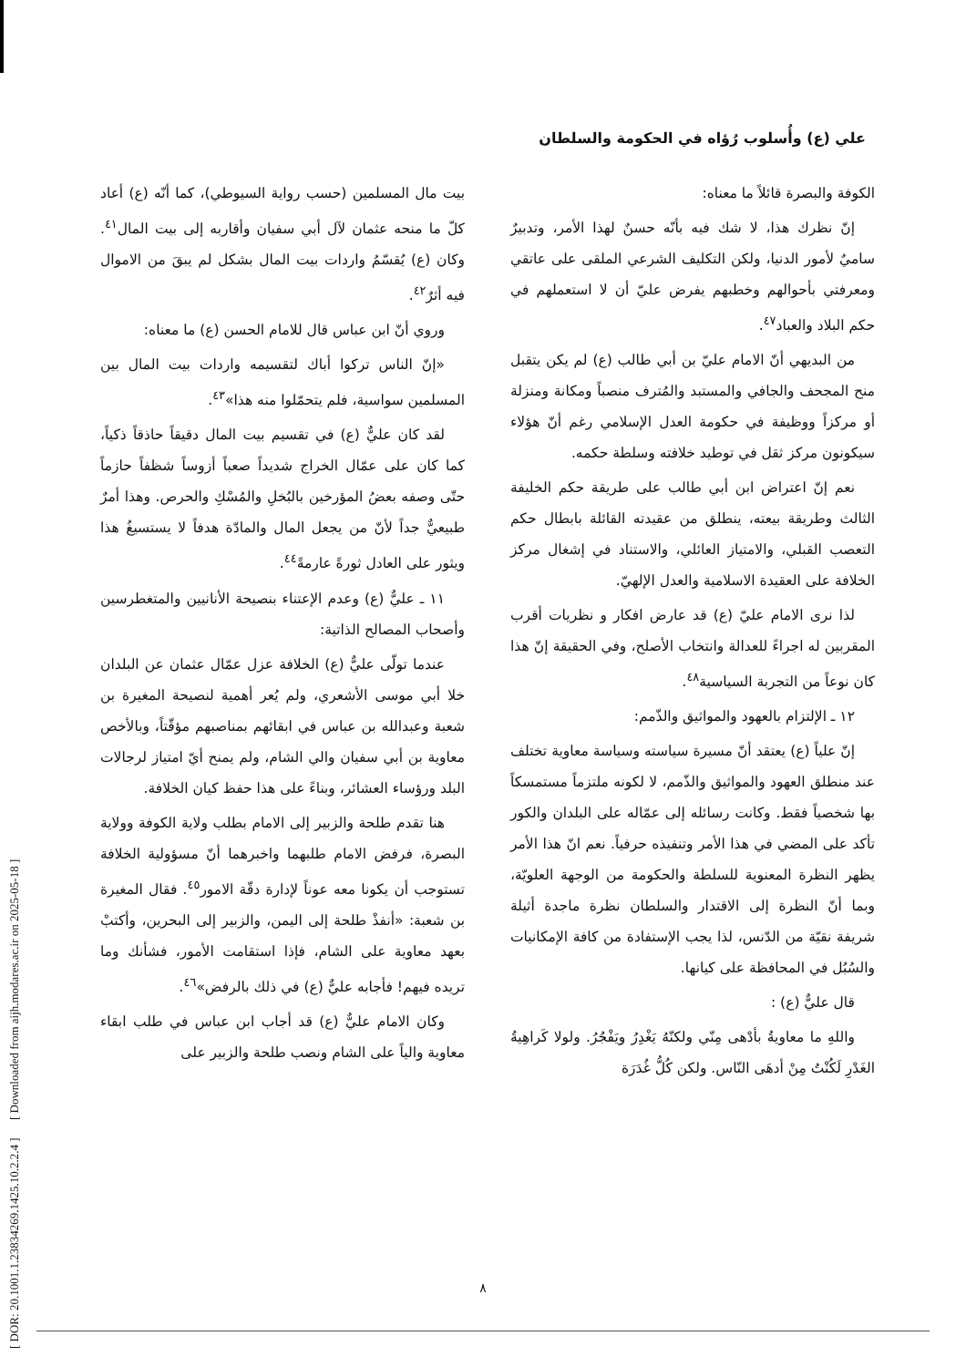[ DOR: 20.1001.1.23834269.1425.10.2.2.4 ] [ Downloaded from aijh.modares.ac.ir on 2025-05-18 ]
علي (ع) وأُسلوب رُؤاه في الحكومة والسلطان
بيت مال المسلمين (حسب رواية السيوطي)، كما أنّه (ع) أعاد كلّ ما منحه عثمان لآل أبي سفيان وأقاربه إلى بيت المال<sup>٤١</sup>. وكان (ع) يُقسّمُ واردات بيت المال بشكل لم يبقَ من الاموال فيه أثرٌ<sup>٤٢</sup>.
وروي أنّ ابن عباس قال للامام الحسن (ع) ما معناه:
«إنّ الناس تركوا أباك لتقسيمه واردات بيت المال بين المسلمين سواسية، فلم يتحمّلوا منه هذا»<sup>٤٣</sup>.
لقد كان عليٌّ (ع) في تقسيم بيت المال دقيقاً حاذقاً ذكياً، كما كان على عمّال الخراج شديداً صعباً أزوساً شظفاً حازماً حتّى وصفه بعضُ المؤرخين بالبُخلِ والمُسْكِ والحرص. وهذا أمرٌ طبيعيٌّ جداً لأنّ من يجعل المال والمادّة هدفاً لا يستسيغُ هذا ويثور على العادل ثورةً عارمةً<sup>٤٤</sup>.
١١ ـ عليٌّ (ع) وعدم الإعتناء بنصيحة الأنانيين والمتغطرسين وأصحاب المصالح الذاتية:
عندما تولّى عليٌّ (ع) الخلافة عزل عمّال عثمان عن البلدان خلا أبي موسى الأشعري، ولم يُعر أهمية لنصيحة المغيرة بن شعبة وعبدالله بن عباس في ابقائهم بمناصبهم مؤقّتاً، وبالأخص معاوية بن أبي سفيان والي الشام، ولم يمنح أيّ امتياز لرجالات البلد ورؤساء العشائر، وبناءً على هذا حفظ كيان الخلافة.
هنا تقدم طلحة والزبير إلى الامام بطلب ولاية الكوفة وولاية البصرة، فرفض الامام طلبهما واخبرهما أنّ مسؤولية الخلافة تستوجب أن يكونا معه عوناً لإدارة دقّة الامور<sup>٤٥</sup>. فقال المغيرة بن شعبة: «أنفذْ طلحة إلى اليمن، والزبير إلى البحرين، وأكتبْ بعهد معاوية على الشام، فإذا استقامت الأمور، فشأنك وما تريده فيهم! فأجابه عليٌّ (ع) في ذلك بالرفض»<sup>٤٦</sup>.
وكان الامام عليٌّ (ع) قد أجاب ابن عباس في طلب ابقاء معاوية والياً على الشام ونصب طلحة والزبير على
الكوفة والبصرة قائلاً ما معناه:
إنّ نظرك هذا، لا شك فيه بأنّه حسنٌ لهذا الأمر، وتدبيرٌ ساميٌ لأمور الدنيا، ولكن التكليف الشرعي الملقى على عاتقي ومعرفتي بأحوالهم وخطبهم يفرض عليّ أن لا استعملهم في حكم البلاد والعباد<sup>٤٧</sup>.
من البديهي أنّ الامام عليّ بن أبي طالب (ع) لم يكن يتقبل منح المجحف والجافي والمستبد والمُترف منصباً ومكانة ومنزلة أو مركزاً ووظيفة في حكومة العدل الإسلامي رغم أنّ هؤلاء سيكونون مركز ثقل في توطيد خلافته وسلطة حكمه.
نعم إنّ اعتراض ابن أبي طالب على طريقة حكم الخليفة الثالث وطريقة بيعته، ينطلق من عقيدته القائلة بابطال حكم التعصب القبلي، والامتياز العائلي، والاستناد في إشغال مركز الخلافة على العقيدة الاسلامية والعدل الإلهيّ.
لذا نرى الامام عليّ (ع) قد عارض افكار و نظريات أقرب المقربين له اجراءً للعدالة وانتخاب الأصلح، وفي الحقيقة إنّ هذا كان نوعاً من التجربة السياسية<sup>٤٨</sup>.
١٢ ـ الإلتزام بالعهود والمواثيق والذّمم:
إنّ علياً (ع) يعتقد أنّ مسيرة سياسته وسياسة معاوية تختلف عند منطلق العهود والمواثيق والذّمم، لا لكونه ملتزماً مستمسكاً بها شخصياً فقط. وكانت رسائله إلى عمّاله على البلدان والكور تأكد على المضي في هذا الأمر وتنفيذه حرفياً. نعم انّ هذا الأمر يظهر النظرة المعنوية للسلطة والحكومة من الوجهة العلويّة، وبما أنّ النظرة إلى الاقتدار والسلطان نظرة ماجدة أثيلة شريفة نقيّة من الدّنس، لذا يجب الإستفادة من كافة الإمكانيات والسُبُل في المحافظة على كيانها.
قال عليٌّ (ع) :
واللهِ ما معاويةُ بأدْهى مِنّي ولكنّهُ يَغْدِرُ ويَفْجُرُ. ولولا كَراهِيةُ الغَدْرِ لَكُنْتُ مِنْ أدهَى النّاس. ولكن كُلُّ غُدَرَة
٨